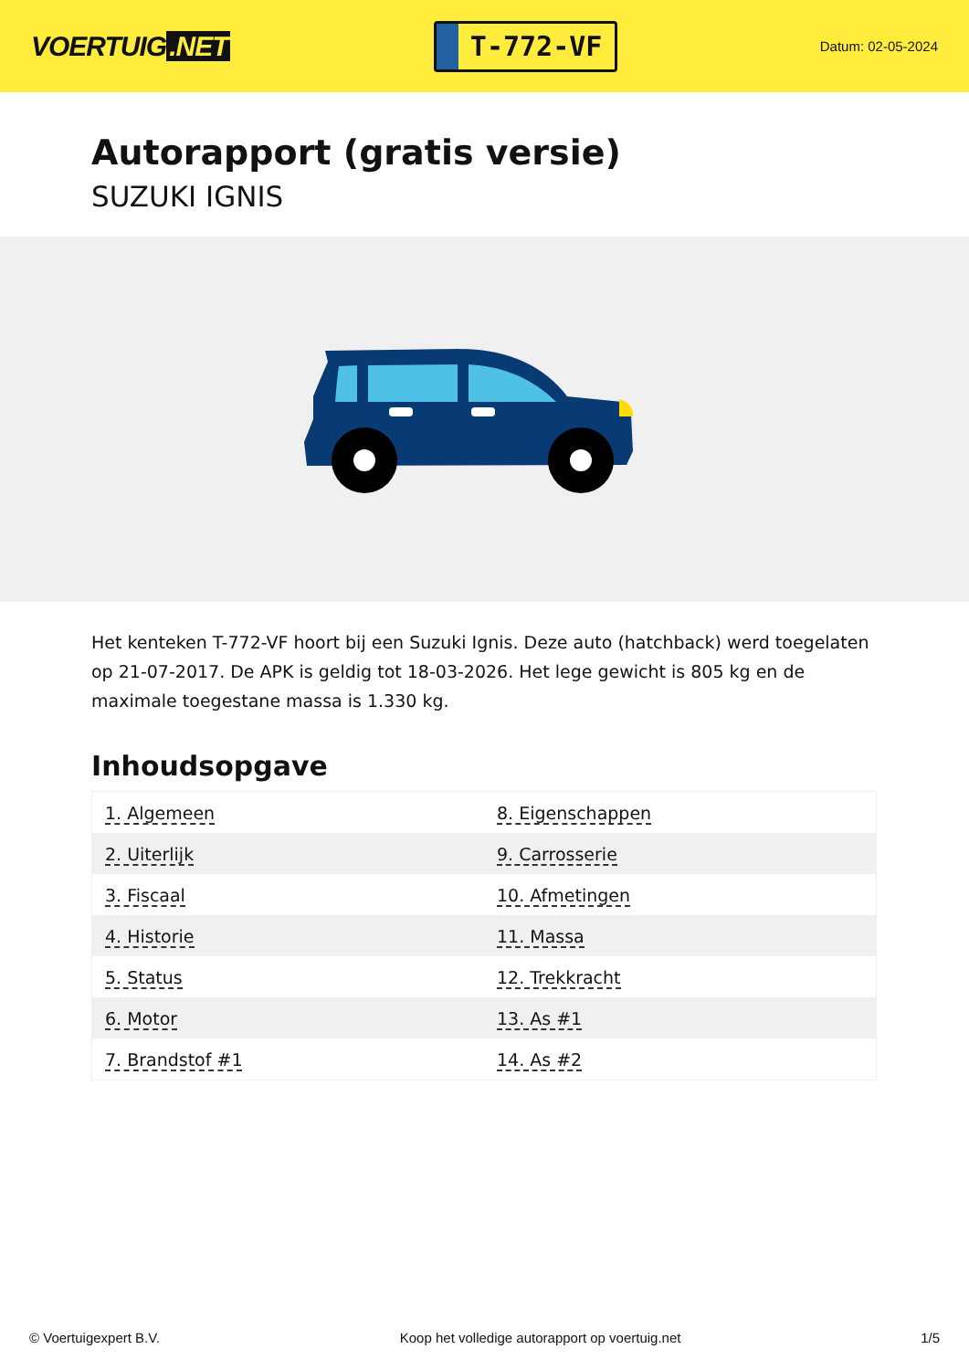VOERTUIG.NET
T-772-VF
Datum: 02-05-2024
Autorapport (gratis versie)
SUZUKI IGNIS
Het kenteken T-772-VF hoort bij een Suzuki Ignis. Deze auto (hatchback) werd toegelaten op 21-07-2017. De APK is geldig tot 18-03-2026. Het lege gewicht is 805 kg en de maximale toegestane massa is 1.330 kg.
Inhoudsopgave
| 1. Algemeen | 8. Eigenschappen |
| 2. Uiterlijk | 9. Carrosserie |
| 3. Fiscaal | 10. Afmetingen |
| 4. Historie | 11. Massa |
| 5. Status | 12. Trekkracht |
| 6. Motor | 13. As #1 |
| 7. Brandstof #1 | 14. As #2 |
© Voertuigexpert B.V. Koop het volledige autorapport op voertuig.net 1/5